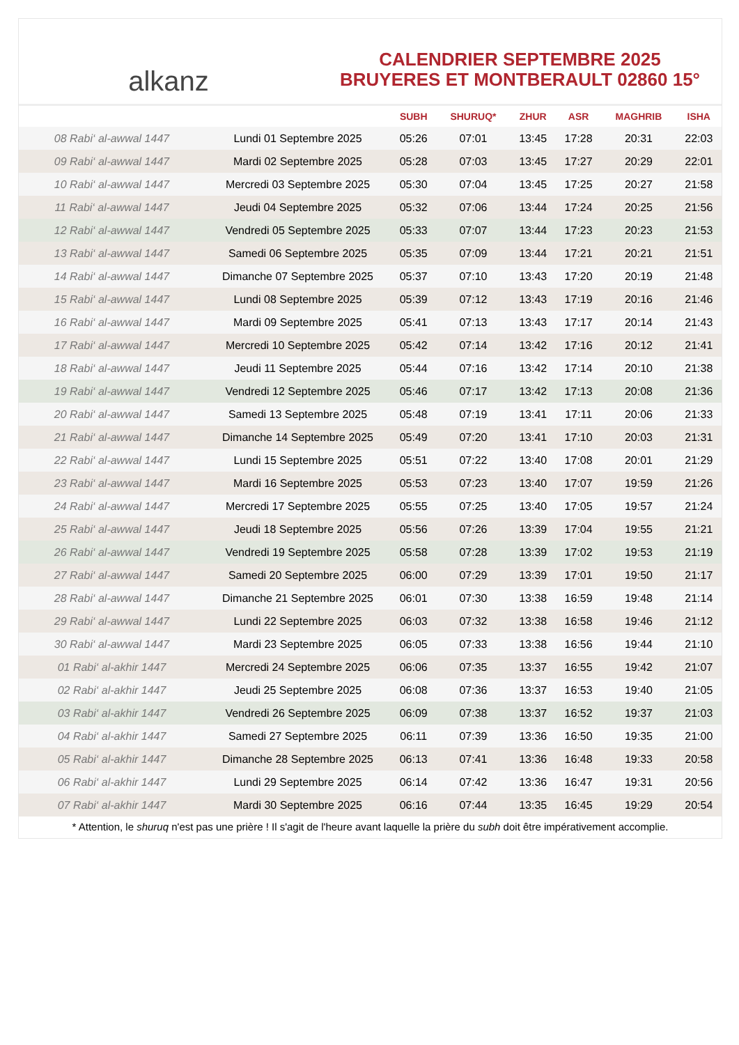alkanz
CALENDRIER SEPTEMBRE 2025
BRUYERES ET MONTBERAULT 02860 15°
| | | SUBH | SHURUQ* | ZHUR | ASR | MAGHRIB | ISHA |
| --- | --- | --- | --- | --- | --- | --- | --- |
| 08 Rabi‘ al-awwal 1447 | Lundi 01 Septembre 2025 | 05:26 | 07:01 | 13:45 | 17:28 | 20:31 | 22:03 |
| 09 Rabi‘ al-awwal 1447 | Mardi 02 Septembre 2025 | 05:28 | 07:03 | 13:45 | 17:27 | 20:29 | 22:01 |
| 10 Rabi‘ al-awwal 1447 | Mercredi 03 Septembre 2025 | 05:30 | 07:04 | 13:45 | 17:25 | 20:27 | 21:58 |
| 11 Rabi‘ al-awwal 1447 | Jeudi 04 Septembre 2025 | 05:32 | 07:06 | 13:44 | 17:24 | 20:25 | 21:56 |
| 12 Rabi‘ al-awwal 1447 | Vendredi 05 Septembre 2025 | 05:33 | 07:07 | 13:44 | 17:23 | 20:23 | 21:53 |
| 13 Rabi‘ al-awwal 1447 | Samedi 06 Septembre 2025 | 05:35 | 07:09 | 13:44 | 17:21 | 20:21 | 21:51 |
| 14 Rabi‘ al-awwal 1447 | Dimanche 07 Septembre 2025 | 05:37 | 07:10 | 13:43 | 17:20 | 20:19 | 21:48 |
| 15 Rabi‘ al-awwal 1447 | Lundi 08 Septembre 2025 | 05:39 | 07:12 | 13:43 | 17:19 | 20:16 | 21:46 |
| 16 Rabi‘ al-awwal 1447 | Mardi 09 Septembre 2025 | 05:41 | 07:13 | 13:43 | 17:17 | 20:14 | 21:43 |
| 17 Rabi‘ al-awwal 1447 | Mercredi 10 Septembre 2025 | 05:42 | 07:14 | 13:42 | 17:16 | 20:12 | 21:41 |
| 18 Rabi‘ al-awwal 1447 | Jeudi 11 Septembre 2025 | 05:44 | 07:16 | 13:42 | 17:14 | 20:10 | 21:38 |
| 19 Rabi‘ al-awwal 1447 | Vendredi 12 Septembre 2025 | 05:46 | 07:17 | 13:42 | 17:13 | 20:08 | 21:36 |
| 20 Rabi‘ al-awwal 1447 | Samedi 13 Septembre 2025 | 05:48 | 07:19 | 13:41 | 17:11 | 20:06 | 21:33 |
| 21 Rabi‘ al-awwal 1447 | Dimanche 14 Septembre 2025 | 05:49 | 07:20 | 13:41 | 17:10 | 20:03 | 21:31 |
| 22 Rabi‘ al-awwal 1447 | Lundi 15 Septembre 2025 | 05:51 | 07:22 | 13:40 | 17:08 | 20:01 | 21:29 |
| 23 Rabi‘ al-awwal 1447 | Mardi 16 Septembre 2025 | 05:53 | 07:23 | 13:40 | 17:07 | 19:59 | 21:26 |
| 24 Rabi‘ al-awwal 1447 | Mercredi 17 Septembre 2025 | 05:55 | 07:25 | 13:40 | 17:05 | 19:57 | 21:24 |
| 25 Rabi‘ al-awwal 1447 | Jeudi 18 Septembre 2025 | 05:56 | 07:26 | 13:39 | 17:04 | 19:55 | 21:21 |
| 26 Rabi‘ al-awwal 1447 | Vendredi 19 Septembre 2025 | 05:58 | 07:28 | 13:39 | 17:02 | 19:53 | 21:19 |
| 27 Rabi‘ al-awwal 1447 | Samedi 20 Septembre 2025 | 06:00 | 07:29 | 13:39 | 17:01 | 19:50 | 21:17 |
| 28 Rabi‘ al-awwal 1447 | Dimanche 21 Septembre 2025 | 06:01 | 07:30 | 13:38 | 16:59 | 19:48 | 21:14 |
| 29 Rabi‘ al-awwal 1447 | Lundi 22 Septembre 2025 | 06:03 | 07:32 | 13:38 | 16:58 | 19:46 | 21:12 |
| 30 Rabi‘ al-awwal 1447 | Mardi 23 Septembre 2025 | 06:05 | 07:33 | 13:38 | 16:56 | 19:44 | 21:10 |
| 01 Rabi‘ al-akhir 1447 | Mercredi 24 Septembre 2025 | 06:06 | 07:35 | 13:37 | 16:55 | 19:42 | 21:07 |
| 02 Rabi‘ al-akhir 1447 | Jeudi 25 Septembre 2025 | 06:08 | 07:36 | 13:37 | 16:53 | 19:40 | 21:05 |
| 03 Rabi‘ al-akhir 1447 | Vendredi 26 Septembre 2025 | 06:09 | 07:38 | 13:37 | 16:52 | 19:37 | 21:03 |
| 04 Rabi‘ al-akhir 1447 | Samedi 27 Septembre 2025 | 06:11 | 07:39 | 13:36 | 16:50 | 19:35 | 21:00 |
| 05 Rabi‘ al-akhir 1447 | Dimanche 28 Septembre 2025 | 06:13 | 07:41 | 13:36 | 16:48 | 19:33 | 20:58 |
| 06 Rabi‘ al-akhir 1447 | Lundi 29 Septembre 2025 | 06:14 | 07:42 | 13:36 | 16:47 | 19:31 | 20:56 |
| 07 Rabi‘ al-akhir 1447 | Mardi 30 Septembre 2025 | 06:16 | 07:44 | 13:35 | 16:45 | 19:29 | 20:54 |
* Attention, le shuruq n'est pas une prière ! Il s'agit de l'heure avant laquelle la prière du subh doit être impérativement accomplie.